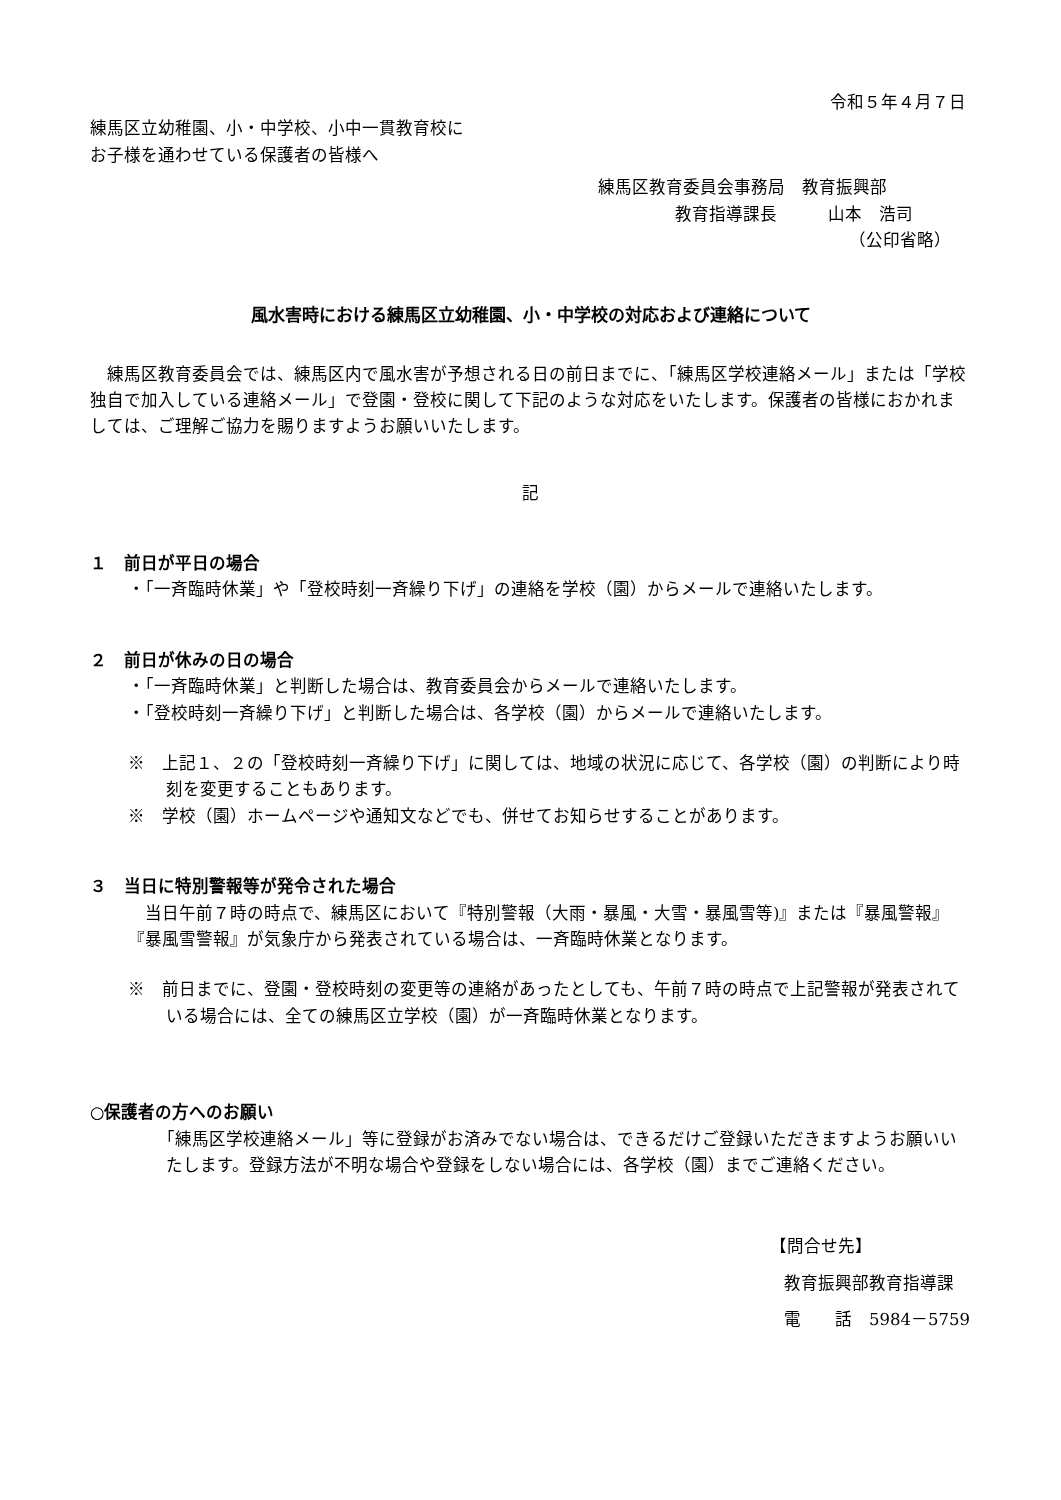令和５年４月７日
練馬区立幼稚園、小・中学校、小中一貫教育校に
お子様を通わせている保護者の皆様へ
練馬区教育委員会事務局　教育振興部
教育指導課長　　　山本　浩司
（公印省略）
風水害時における練馬区立幼稚園、小・中学校の対応および連絡について
　練馬区教育委員会では、練馬区内で風水害が予想される日の前日までに、「練馬区学校連絡メール」または「学校独自で加入している連絡メール」で登園・登校に関して下記のような対応をいたします。保護者の皆様におかれましては、ご理解ご協力を賜りますようお願いいたします。
記
１　前日が平日の場合
・「一斉臨時休業」や「登校時刻一斉繰り下げ」の連絡を学校（園）からメールで連絡いたします。
２　前日が休みの日の場合
・「一斉臨時休業」と判断した場合は、教育委員会からメールで連絡いたします。
・「登校時刻一斉繰り下げ」と判断した場合は、各学校（園）からメールで連絡いたします。
※　上記１、２の「登校時刻一斉繰り下げ」に関しては、地域の状況に応じて、各学校（園）の判断により時刻を変更することもあります。
※　学校（園）ホームページや通知文などでも、併せてお知らせすることがあります。
３　当日に特別警報等が発令された場合
　当日午前７時の時点で、練馬区において『特別警報（大雨・暴風・大雪・暴風雪等)』または『暴風警報』『暴風雪警報』が気象庁から発表されている場合は、一斉臨時休業となります。
※　前日までに、登園・登校時刻の変更等の連絡があったとしても、午前７時の時点で上記警報が発表されている場合には、全ての練馬区立学校（園）が一斉臨時休業となります。
○保護者の方へのお願い
「練馬区学校連絡メール」等に登録がお済みでない場合は、できるだけご登録いただきますようお願いいたします。登録方法が不明な場合や登録をしない場合には、各学校（園）までご連絡ください。
【問合せ先】
教育振興部教育指導課
電　　話　5984－5759